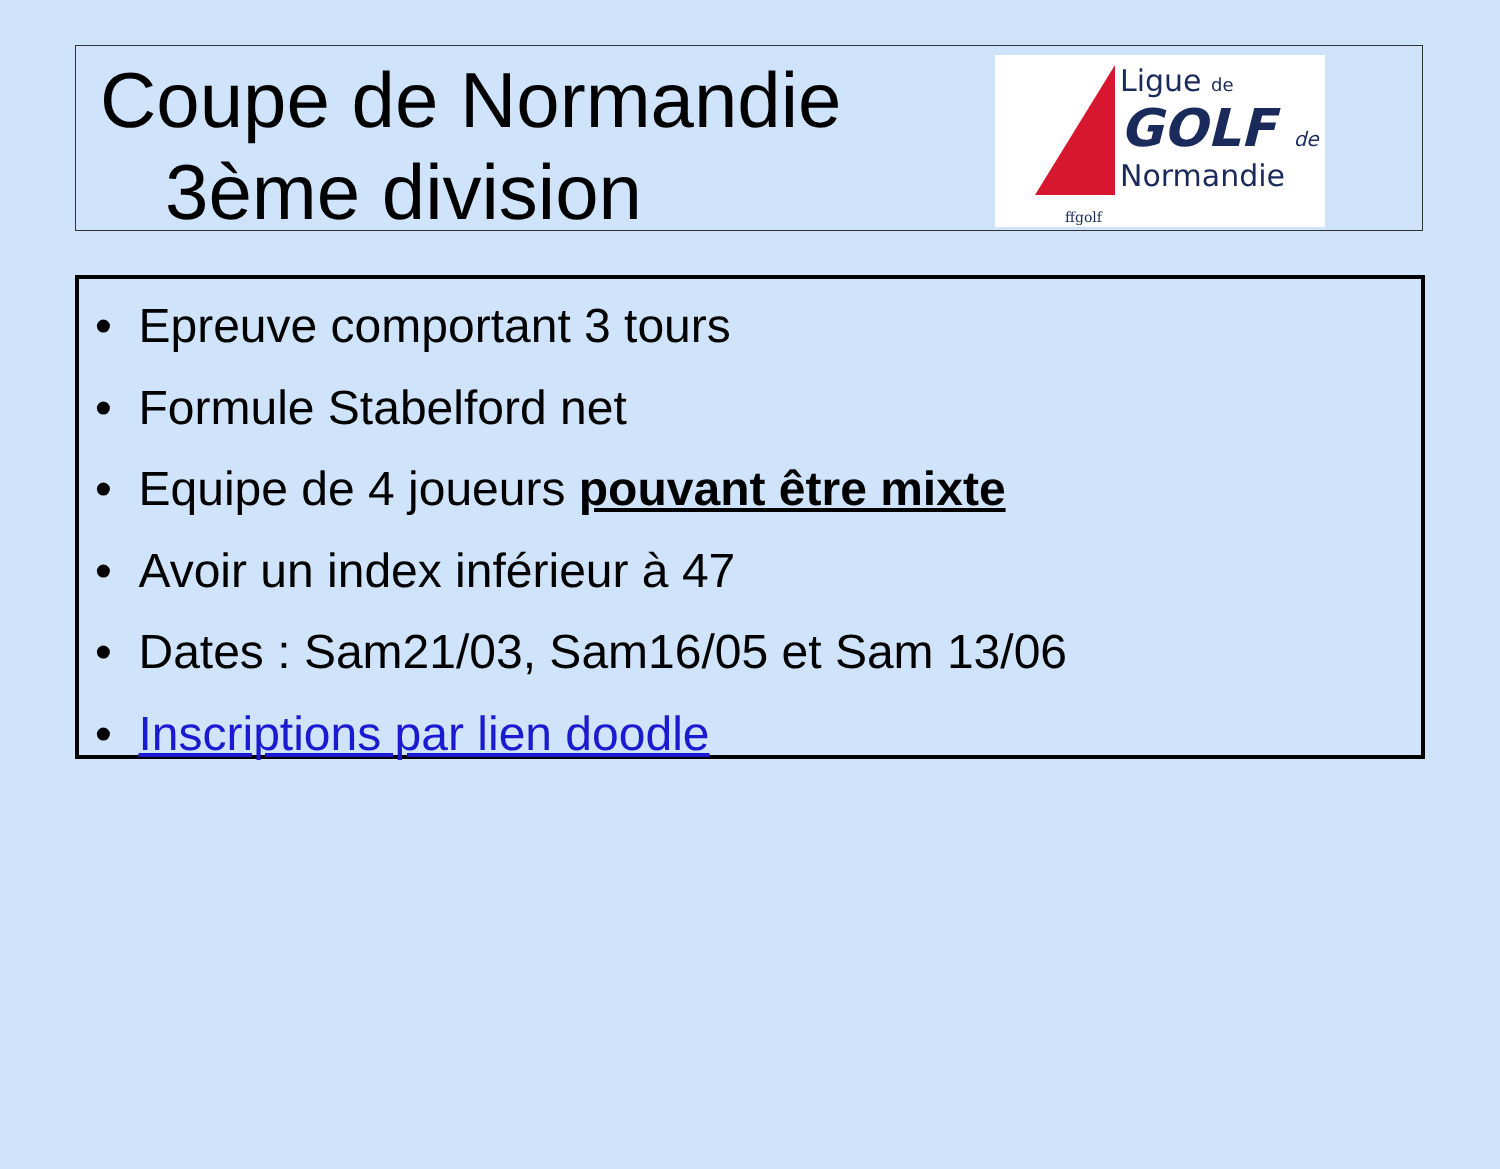Coupe de Normandie
3ème division
Ligue de
GOLF de
Normandie
ffgolf
• Epreuve comportant 3 tours
• Formule Stabelford net
• Equipe de 4 joueurs pouvant être mixte
• Avoir un index inférieur à 47
• Dates : Sam21/03, Sam16/05 et Sam 13/06
• Inscriptions par lien doodle